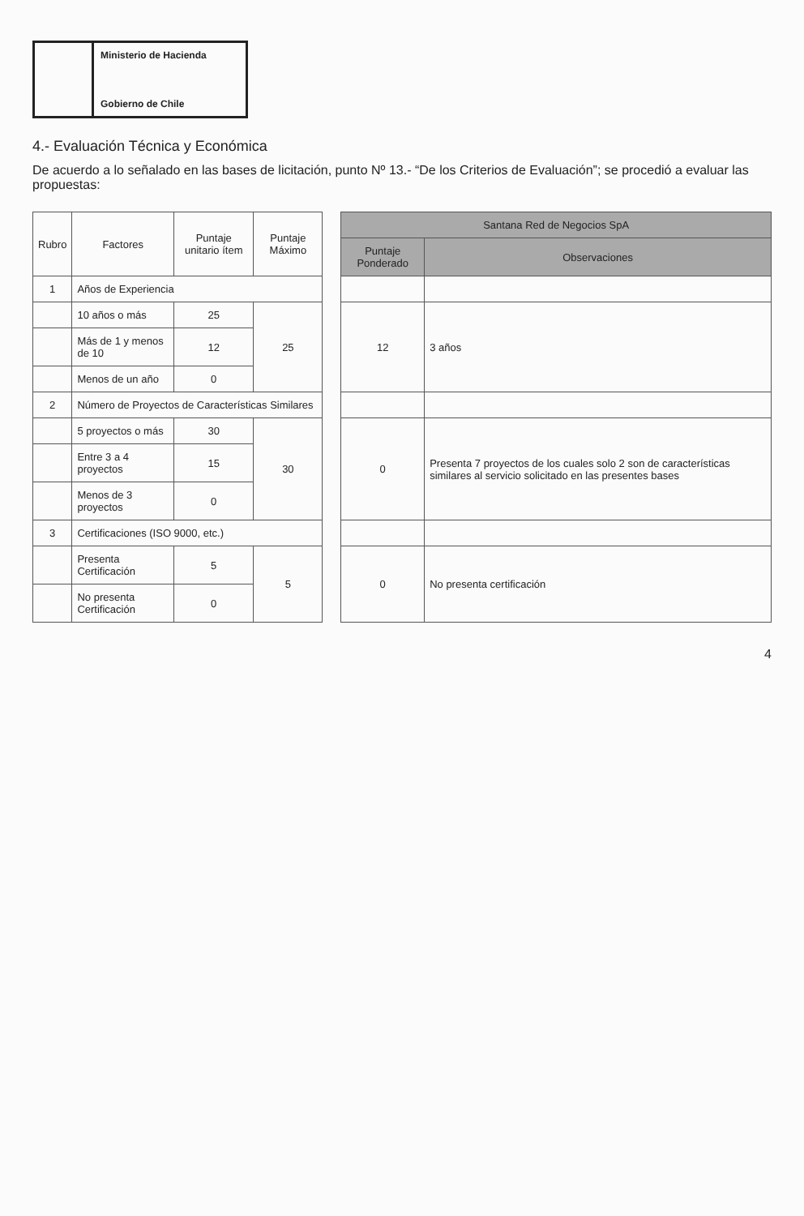Ministerio de Hacienda
Gobierno de Chile
4.- Evaluación Técnica y Económica
De acuerdo a lo señalado en las bases de licitación, punto Nº 13.- “De los Criterios de Evaluación”; se procedió a evaluar las propuestas:
| Rubro | Factores | Puntaje unitario ítem | Puntaje Máximo | | Santana Red de Negocios SpA | |
| | | | | | Puntaje Ponderado | Observaciones |
| 1 | Años de Experiencia | | | | | |
| | 10 años o más | 25 | 25 | | 12 | 3 años |
| | Más de 1 y menos de 10 | 12 | | | | |
| | Menos de un año | 0 | | | | |
| 2 | Número de Proyectos de Características Similares | | | | | |
| | 5 proyectos o más | 30 | 30 | | 0 | Presenta 7 proyectos de los cuales solo 2 son de características similares al servicio solicitado en las presentes bases |
| | Entre 3 a 4 proyectos | 15 | | | | |
| | Menos de 3 proyectos | 0 | | | | |
| 3 | Certificaciones (ISO 9000, etc.) | | | | | |
| | Presenta Certificación | 5 | 5 | | 0 | No presenta certificación |
| | No presenta Certificación | 0 | | | | |
4